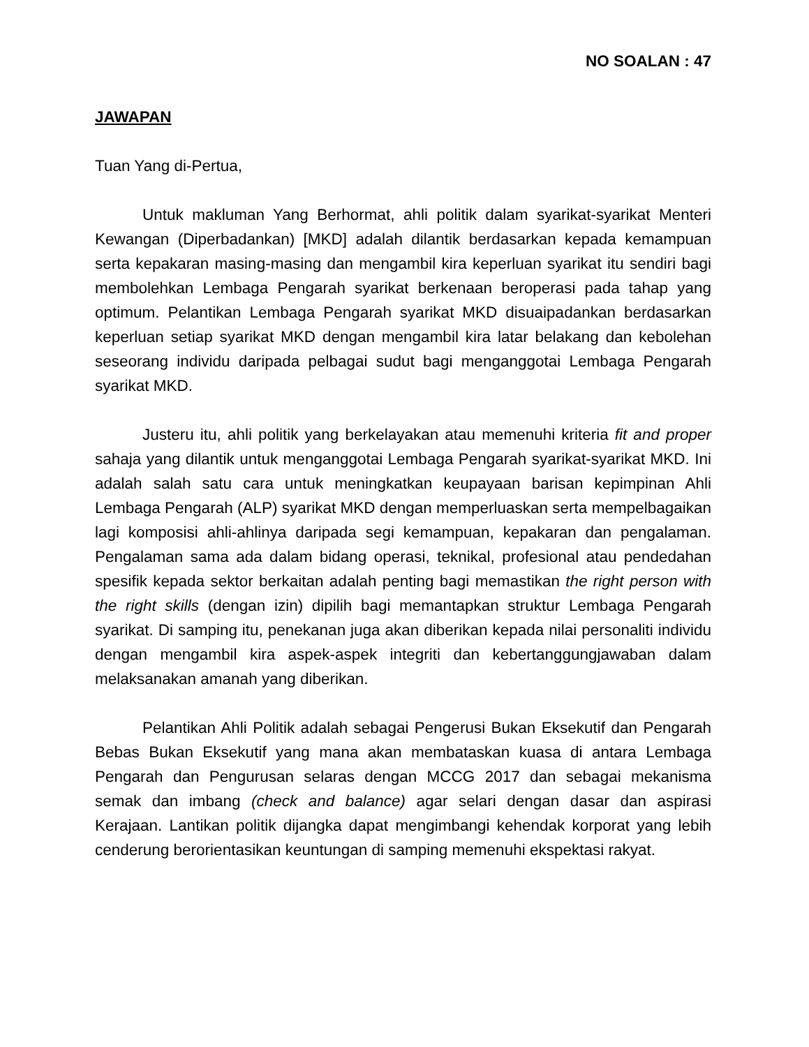NO SOALAN : 47
JAWAPAN
Tuan Yang di-Pertua,
Untuk makluman Yang Berhormat, ahli politik dalam syarikat-syarikat Menteri Kewangan (Diperbadankan) [MKD] adalah dilantik berdasarkan kepada kemampuan serta kepakaran masing-masing dan mengambil kira keperluan syarikat itu sendiri bagi membolehkan Lembaga Pengarah syarikat berkenaan beroperasi pada tahap yang optimum. Pelantikan Lembaga Pengarah syarikat MKD disuaipadankan berdasarkan keperluan setiap syarikat MKD dengan mengambil kira latar belakang dan kebolehan seseorang individu daripada pelbagai sudut bagi menganggotai Lembaga Pengarah syarikat MKD.
Justeru itu, ahli politik yang berkelayakan atau memenuhi kriteria fit and proper sahaja yang dilantik untuk menganggotai Lembaga Pengarah syarikat-syarikat MKD. Ini adalah salah satu cara untuk meningkatkan keupayaan barisan kepimpinan Ahli Lembaga Pengarah (ALP) syarikat MKD dengan memperluaskan serta mempelbagaikan lagi komposisi ahli-ahlinya daripada segi kemampuan, kepakaran dan pengalaman. Pengalaman sama ada dalam bidang operasi, teknikal, profesional atau pendedahan spesifik kepada sektor berkaitan adalah penting bagi memastikan the right person with the right skills (dengan izin) dipilih bagi memantapkan struktur Lembaga Pengarah syarikat. Di samping itu, penekanan juga akan diberikan kepada nilai personaliti individu dengan mengambil kira aspek-aspek integriti dan kebertanggungjawaban dalam melaksanakan amanah yang diberikan.
Pelantikan Ahli Politik adalah sebagai Pengerusi Bukan Eksekutif dan Pengarah Bebas Bukan Eksekutif yang mana akan membataskan kuasa di antara Lembaga Pengarah dan Pengurusan selaras dengan MCCG 2017 dan sebagai mekanisma semak dan imbang (check and balance) agar selari dengan dasar dan aspirasi Kerajaan. Lantikan politik dijangka dapat mengimbangi kehendak korporat yang lebih cenderung berorientasikan keuntungan di samping memenuhi ekspektasi rakyat.